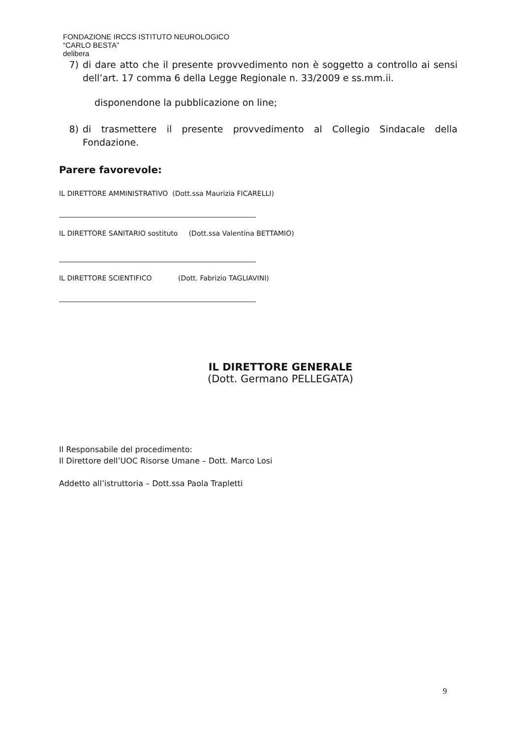FONDAZIONE IRCCS ISTITUTO NEUROLOGICO
“CARLO BESTA”
delibera
7) di dare atto che il presente provvedimento non è soggetto a controllo ai sensi dell’art. 17 comma 6 della Legge Regionale n. 33/2009 e ss.mm.ii.
disponendone la pubblicazione on line;
8) di trasmettere il presente provvedimento al Collegio Sindacale della Fondazione.
Parere favorevole:
IL DIRETTORE AMMINISTRATIVO (Dott.ssa Maurizia FICARELLI)
IL DIRETTORE SANITARIO sostituto (Dott.ssa Valentina BETTAMIO)
IL DIRETTORE SCIENTIFICO (Dott. Fabrizio TAGLIAVINI)
IL DIRETTORE GENERALE
(Dott. Germano PELLEGATA)
Il Responsabile del procedimento:
Il Direttore dell’UOC Risorse Umane – Dott. Marco Losi
Addetto all’istruttoria – Dott.ssa Paola Trapletti
9